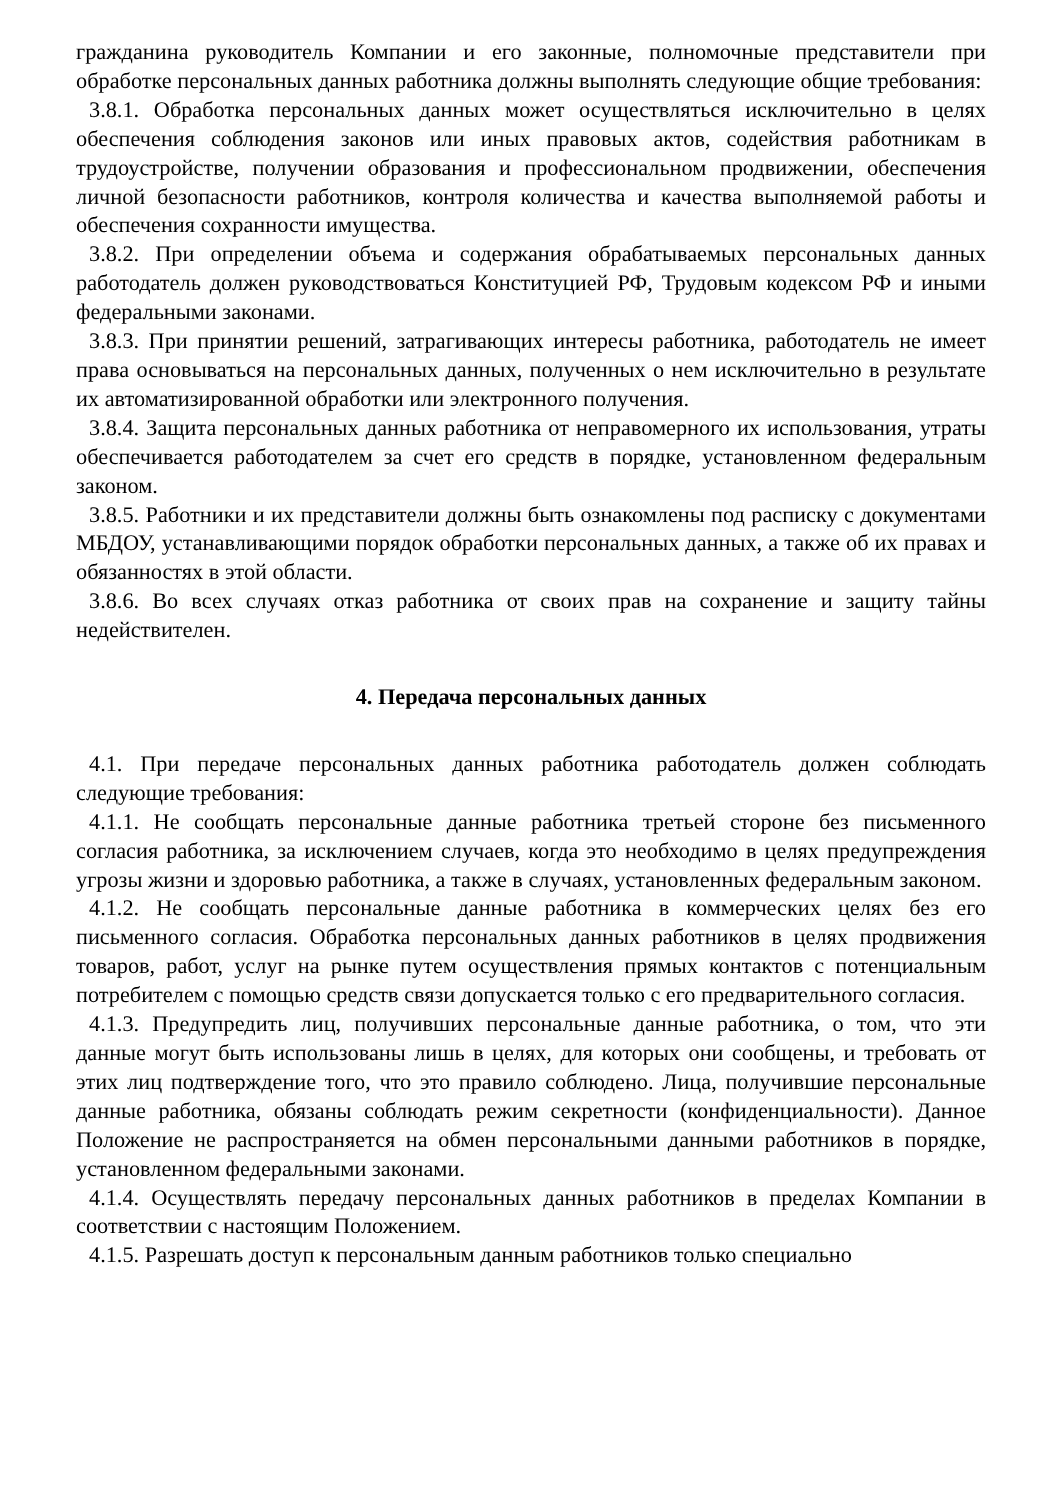гражданина руководитель Компании и его законные, полномочные представители при обработке персональных данных работника должны выполнять следующие общие требования:
3.8.1. Обработка персональных данных может осуществляться исключительно в целях обеспечения соблюдения законов или иных правовых актов, содействия работникам в трудоустройстве, получении образования и профессиональном продвижении, обеспечения личной безопасности работников, контроля количества и качества выполняемой работы и обеспечения сохранности имущества.
3.8.2. При определении объема и содержания обрабатываемых персональных данных работодатель должен руководствоваться Конституцией РФ, Трудовым кодексом РФ и иными федеральными законами.
3.8.3. При принятии решений, затрагивающих интересы работника, работодатель не имеет права основываться на персональных данных, полученных о нем исключительно в результате их автоматизированной обработки или электронного получения.
3.8.4. Защита персональных данных работника от неправомерного их использования, утраты обеспечивается работодателем за счет его средств в порядке, установленном федеральным законом.
3.8.5. Работники и их представители должны быть ознакомлены под расписку с документами МБДОУ, устанавливающими порядок обработки персональных данных, а также об их правах и обязанностях в этой области.
3.8.6. Во всех случаях отказ работника от своих прав на сохранение и защиту тайны недействителен.
4. Передача персональных данных
4.1. При передаче персональных данных работника работодатель должен соблюдать следующие требования:
4.1.1. Не сообщать персональные данные работника третьей стороне без письменного согласия работника, за исключением случаев, когда это необходимо в целях предупреждения угрозы жизни и здоровью работника, а также в случаях, установленных федеральным законом.
4.1.2. Не сообщать персональные данные работника в коммерческих целях без его письменного согласия. Обработка персональных данных работников в целях продвижения товаров, работ, услуг на рынке путем осуществления прямых контактов с потенциальным потребителем с помощью средств связи допускается только с его предварительного согласия.
4.1.3. Предупредить лиц, получивших персональные данные работника, о том, что эти данные могут быть использованы лишь в целях, для которых они сообщены, и требовать от этих лиц подтверждение того, что это правило соблюдено. Лица, получившие персональные данные работника, обязаны соблюдать режим секретности (конфиденциальности). Данное Положение не распространяется на обмен персональными данными работников в порядке, установленном федеральными законами.
4.1.4. Осуществлять передачу персональных данных работников в пределах Компании в соответствии с настоящим Положением.
4.1.5. Разрешать доступ к персональным данным работников только специально